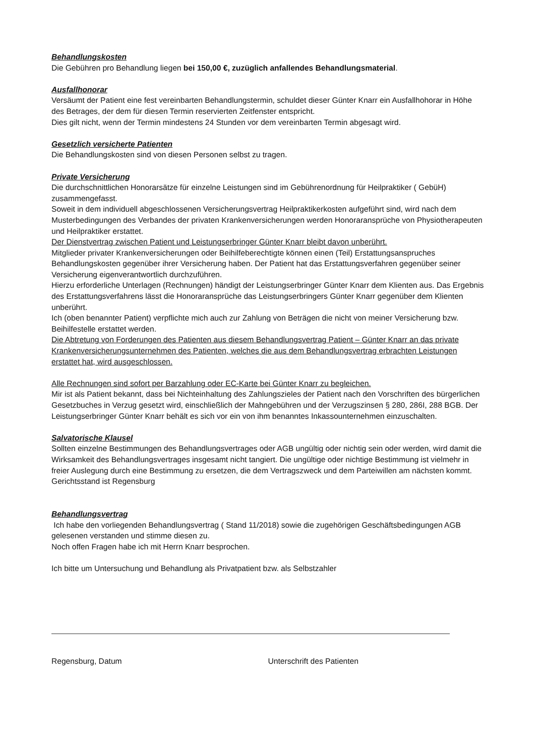Behandlungskosten
Die Gebühren pro Behandlung liegen bei 150,00 €, zuzüglich anfallendes Behandlungsmaterial.
Ausfallhonorar
Versäumt der Patient eine fest vereinbarten Behandlungstermin, schuldet dieser Günter Knarr ein Ausfallhohorar in Höhe des Betrages, der dem für diesen Termin reservierten Zeitfenster entspricht.
Dies gilt nicht, wenn der Termin mindestens 24 Stunden vor dem vereinbarten Termin abgesagt wird.
Gesetzlich versicherte Patienten
Die Behandlungskosten sind von diesen Personen selbst zu tragen.
Private Versicherung
Die durchschnittlichen Honorarsätze für einzelne Leistungen sind im Gebührenordnung für Heilpraktiker ( GebüH) zusammengefasst.
Soweit in dem individuell abgeschlossenen Versicherungsvertrag Heilpraktikerkosten aufgeführt sind, wird nach dem Musterbedingungen des Verbandes der privaten Krankenversicherungen werden Honoraransprüche von Physiotherapeuten und Heilpraktiker erstattet.
Der Dienstvertrag zwischen Patient und Leistungserbringer Günter Knarr bleibt davon unberührt.
Mitglieder privater Krankenversicherungen oder Beihilfeberechtigte können einen (Teil) Erstattungsanspruches Behandlungskosten gegenüber ihrer Versicherung haben. Der Patient hat das Erstattungsverfahren gegenüber seiner Versicherung eigenverantwortlich durchzuführen.
Hierzu erforderliche Unterlagen (Rechnungen) händigt der Leistungserbringer Günter Knarr dem Klienten aus. Das Ergebnis des Erstattungsverfahrens lässt die Honoraransprüche das Leistungserbringers Günter Knarr gegenüber dem Klienten unberührt.
Ich (oben benannter Patient) verpflichte mich auch zur Zahlung von Beträgen die nicht von meiner Versicherung bzw. Beihilfestelle erstattet werden.
Die Abtretung von Forderungen des Patienten aus diesem Behandlungsvertrag Patient – Günter Knarr an das private Krankenversicherungsunternehmen des Patienten, welches die aus dem Behandlungsvertrag erbrachten Leistungen erstattet hat, wird ausgeschlossen.
Alle Rechnungen sind sofort per Barzahlung oder EC-Karte bei Günter Knarr zu begleichen.
Mir ist als Patient bekannt, dass bei Nichteinhaltung des Zahlungszieles der Patient nach den Vorschriften des bürgerlichen Gesetzbuches in Verzug gesetzt wird, einschließlich der Mahngebühren und der Verzugszinsen § 280, 286I, 288 BGB. Der Leistungserbringer Günter Knarr behält es sich vor ein von ihm benanntes Inkassounternehmen einzuschalten.
Salvatorische Klausel
Sollten einzelne Bestimmungen des Behandlungsvertrages oder AGB ungültig oder nichtig sein oder werden, wird damit die Wirksamkeit des Behandlungsvertrages insgesamt nicht tangiert. Die ungültige oder nichtige Bestimmung ist vielmehr in freier Auslegung durch eine Bestimmung zu ersetzen, die dem Vertragszweck und dem Parteiwillen am nächsten kommt.
Gerichtsstand ist Regensburg
Behandlungsvertrag
Ich habe den vorliegenden Behandlungsvertrag ( Stand 11/2018) sowie die zugehörigen Geschäftsbedingungen AGB gelesenen verstanden und stimme diesen zu.
Noch offen Fragen habe ich mit Herrn Knarr besprochen.
Ich bitte um Untersuchung und Behandlung als Privatpatient bzw. als Selbstzahler
Regensburg, Datum Unterschrift des Patienten